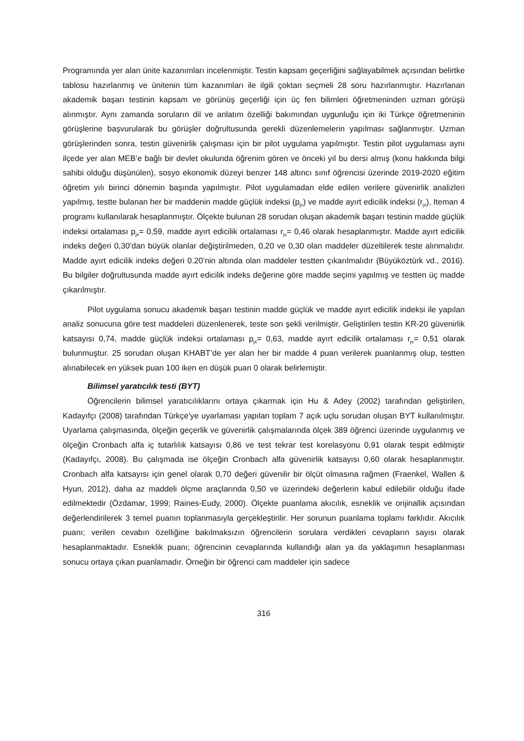Programında yer alan ünite kazanımları incelenmiştir. Testin kapsam geçerliğini sağlayabilmek açısından belirtke tablosu hazırlanmış ve ünitenin tüm kazanımları ile ilgili çoktan seçmeli 28 soru hazırlanmıştır. Hazırlanan akademik başarı testinin kapsam ve görünüş geçerliği için üç fen bilimleri öğretmeninden uzman görüşü alınmıştır. Aynı zamanda soruların dil ve anlatım özelliği bakımından uygunluğu için iki Türkçe öğretmeninin görüşlerine başvurularak bu görüşler doğrultusunda gerekli düzenlemelerin yapılması sağlanmıştır. Uzman görüşlerinden sonra, testin güvenirlik çalışması için bir pilot uygulama yapılmıştır. Testin pilot uygulaması aynı ilçede yer alan MEB’e bağlı bir devlet okulunda öğrenim gören ve önceki yıl bu dersi almış (konu hakkında bilgi sahibi olduğu düşünülen), sosyo ekonomik düzeyi benzer 148 altıncı sınıf öğrencisi üzerinde 2019-2020 eğitim öğretim yılı birinci dönemin başında yapılmıştır. Pilot uygulamadan elde edilen verilere güvenirlik analizleri yapılmış, testte bulanan her bir maddenin madde güçlük indeksi (p<sub>jx</sub>) ve madde ayırt edicilik indeksi (r<sub>jx</sub>), Iteman 4 programı kullanılarak hesaplanmıştır. Ölçekte bulunan 28 sorudan oluşan akademik başarı testinin madde güçlük indeksi ortalaması p<sub>jx</sub>= 0,59, madde ayırt edicilik ortalaması r<sub>jx</sub>= 0,46 olarak hesaplanmıştır. Madde ayırt edicilik indeks değeri 0,30’dan büyük olanlar değiştirilmeden, 0,20 ve 0,30 olan maddeler düzeltilerek teste alınmalıdır. Madde ayırt edicilik indeks değeri 0.20’nin altında olan maddeler testten çıkarılmalıdır (Büyüköztürk vd., 2016). Bu bilgiler doğrultusunda madde ayırt edicilik indeks değerine göre madde seçimi yapılmış ve testten üç madde çıkarılmıştır.
Pilot uygulama sonucu akademik başarı testinin madde güçlük ve madde ayırt edicilik indeksi ile yapılan analiz sonucuna göre test maddeleri düzenlenerek, teste son şekli verilmiştir. Geliştirilen testin KR-20 güvenirlik katsayısı 0,74, madde güçlük indeksi ortalaması p<sub>jx</sub>= 0,63, madde ayırt edicilik ortalaması r<sub>jx</sub>= 0,51 olarak bulunmuştur. 25 sorudan oluşan KHABT’de yer alan her bir madde 4 puan verilerek puanlanmış olup, testten alınabilecek en yüksek puan 100 iken en düşük puan 0 olarak belirlemiştir.
Bilimsel yaratıcılık testi (BYT)
Öğrencilerin bilimsel yaratıcılıklarını ortaya çıkarmak için Hu & Adey (2002) tarafından geliştirilen, Kadayıfçı (2008) tarafından Türkçe’ye uyarlaması yapılan toplam 7 açık uçlu sorudan oluşan BYT kullanılmıştır. Uyarlama çalışmasında, ölçeğin geçerlik ve güvenirlik çalışmalarında ölçek 389 öğrenci üzerinde uygulanmış ve ölçeğin Cronbach alfa iç tutarlılık katsayısı 0,86 ve test tekrar test korelasyonu 0,91 olarak tespit edilmiştir (Kadayıfçı, 2008). Bu çalışmada ise ölçeğin Cronbach alfa güvenirlik katsayısı 0,60 olarak hesaplanmıştır. Cronbach alfa katsayısı için genel olarak 0,70 değeri güvenilir bir ölçüt olmasına rağmen (Fraenkel, Wallen & Hyun, 2012), daha az maddeli ölçme araçlarında 0,50 ve üzerindeki değerlerin kabul edilebilir olduğu ifade edilmektedir (Özdamar, 1999; Raines-Eudy, 2000). Ölçekte puanlama akıcılık, esneklik ve orijinallik açısından değerlendirilerek 3 temel puanın toplanmasıyla gerçekleştirilir. Her sorunun puanlama toplamı farklıdır. Akıcılık puanı; verilen cevabın özelliğine bakılmaksızın öğrencilerin sorulara verdikleri cevapların sayısı olarak hesaplanmaktadır. Esneklik puanı; öğrencinin cevaplarında kullandığı alan ya da yaklaşımın hesaplanması sonucu ortaya çıkan puanlamadır. Örneğin bir öğrenci cam maddeler için sadece
316